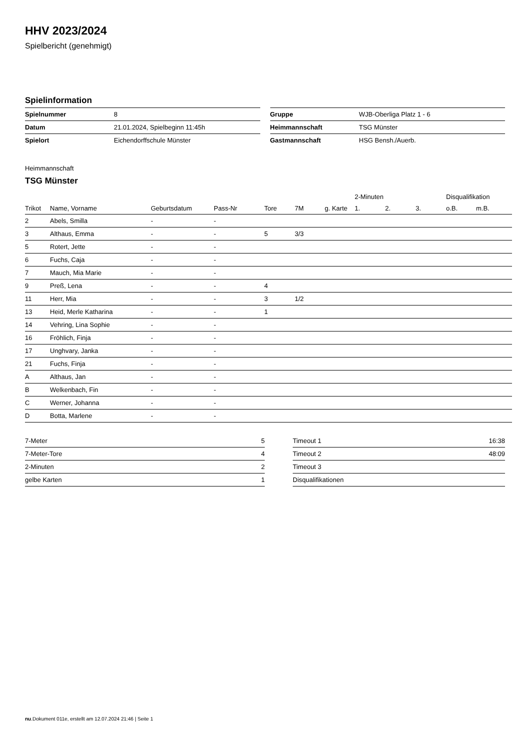HHV 2023/2024
Spielbericht (genehmigt)
Spielinformation
| Spielnummer | 8 |
| Datum | 21.01.2024, Spielbeginn 11:45h |
| Spielort | Eichendorffschule Münster |
| Gruppe | WJB-Oberliga Platz 1 - 6 |
| Heimmannschaft | TSG Münster |
| Gastmannschaft | HSG Bensh./Auerb. |
Heimmannschaft
TSG Münster
| | | | | | | | 2-Minuten | | | Disqualifikation | |
| --- | --- | --- | --- | --- | --- | --- | --- | --- | --- | --- | --- |
| Trikot | Name, Vorname | Geburtsdatum | Pass-Nr | Tore | 7M | g. Karte | 1. | 2. | 3. | o.B. | m.B. |
| 2 | Abels, Smilla | - | - | | | | | | | | |
| 3 | Althaus, Emma | - | - | 5 | 3/3 | | | | | | |
| 5 | Rotert, Jette | - | - | | | | | | | | |
| 6 | Fuchs, Caja | - | - | | | | | | | | |
| 7 | Mauch, Mia Marie | - | - | | | | | | | | |
| 9 | Preß, Lena | - | - | 4 | | | | | | | |
| 11 | Herr, Mia | - | - | 3 | 1/2 | | | | | | |
| 13 | Heid, Merle Katharina | - | - | 1 | | | | | | | |
| 14 | Vehring, Lina Sophie | - | - | | | | | | | | |
| 16 | Fröhlich, Finja | - | - | | | | | | | | |
| 17 | Unghvary, Janka | - | - | | | | | | | | |
| 21 | Fuchs, Finja | - | - | | | | | | | | |
| A | Althaus, Jan | - | - | | | | | | | | |
| B | Welkenbach, Fin | - | - | | | | | | | | |
| C | Werner, Johanna | - | - | | | | | | | | |
| D | Botta, Marlene | - | - | | | | | | | | |
| 7-Meter | 5 |
| 7-Meter-Tore | 4 |
| 2-Minuten | 2 |
| gelbe Karten | 1 |
| Timeout 1 | 16:38 |
| Timeout 2 | 48:09 |
| Timeout 3 | |
| Disqualifikationen | |
nu.Dokument 011e, erstellt am 12.07.2024 21:46 | Seite 1